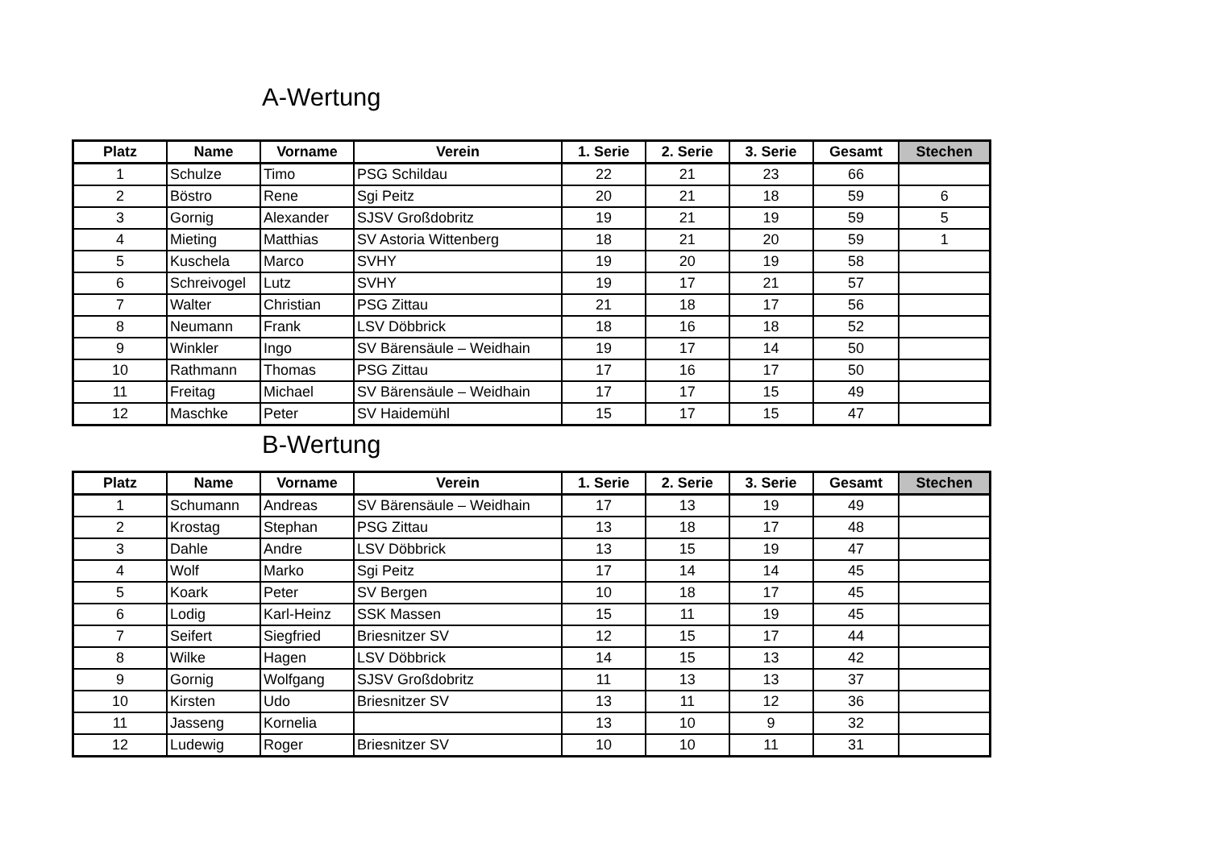A-Wertung
| Platz | Name | Vorname | Verein | 1. Serie | 2. Serie | 3. Serie | Gesamt | Stechen |
| --- | --- | --- | --- | --- | --- | --- | --- | --- |
| 1 | Schulze | Timo | PSG Schildau | 22 | 21 | 23 | 66 | |
| 2 | Böstro | Rene | Sgi Peitz | 20 | 21 | 18 | 59 | 6 |
| 3 | Gornig | Alexander | SJSV Großdobritz | 19 | 21 | 19 | 59 | 5 |
| 4 | Mieting | Matthias | SV Astoria Wittenberg | 18 | 21 | 20 | 59 | 1 |
| 5 | Kuschela | Marco | SVHY | 19 | 20 | 19 | 58 | |
| 6 | Schreivogel | Lutz | SVHY | 19 | 17 | 21 | 57 | |
| 7 | Walter | Christian | PSG Zittau | 21 | 18 | 17 | 56 | |
| 8 | Neumann | Frank | LSV Döbbrick | 18 | 16 | 18 | 52 | |
| 9 | Winkler | Ingo | SV Bärensäule – Weidhain | 19 | 17 | 14 | 50 | |
| 10 | Rathmann | Thomas | PSG Zittau | 17 | 16 | 17 | 50 | |
| 11 | Freitag | Michael | SV Bärensäule – Weidhain | 17 | 17 | 15 | 49 | |
| 12 | Maschke | Peter | SV Haidemühl | 15 | 17 | 15 | 47 | |
B-Wertung
| Platz | Name | Vorname | Verein | 1. Serie | 2. Serie | 3. Serie | Gesamt | Stechen |
| --- | --- | --- | --- | --- | --- | --- | --- | --- |
| 1 | Schumann | Andreas | SV Bärensäule – Weidhain | 17 | 13 | 19 | 49 | |
| 2 | Krostag | Stephan | PSG Zittau | 13 | 18 | 17 | 48 | |
| 3 | Dahle | Andre | LSV Döbbrick | 13 | 15 | 19 | 47 | |
| 4 | Wolf | Marko | Sgi Peitz | 17 | 14 | 14 | 45 | |
| 5 | Koark | Peter | SV Bergen | 10 | 18 | 17 | 45 | |
| 6 | Lodig | Karl-Heinz | SSK Massen | 15 | 11 | 19 | 45 | |
| 7 | Seifert | Siegfried | Briesnitzer SV | 12 | 15 | 17 | 44 | |
| 8 | Wilke | Hagen | LSV Döbbrick | 14 | 15 | 13 | 42 | |
| 9 | Gornig | Wolfgang | SJSV Großdobritz | 11 | 13 | 13 | 37 | |
| 10 | Kirsten | Udo | Briesnitzer SV | 13 | 11 | 12 | 36 | |
| 11 | Jasseng | Kornelia | | 13 | 10 | 9 | 32 | |
| 12 | Ludewig | Roger | Briesnitzer SV | 10 | 10 | 11 | 31 | |